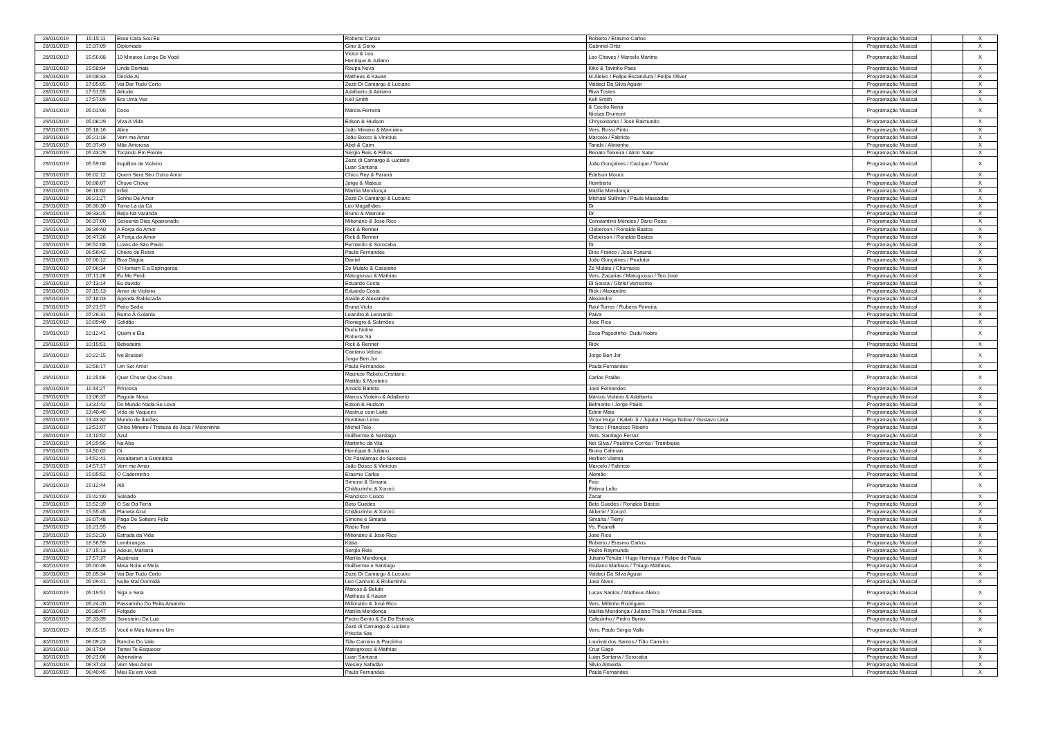| 28/01/2019 | 15:15:11 | Esse Cara Sou Eu | Roberto Carlos | Roberto / Erasmo Carlos | Programação Musical | | X |
| 28/01/2019 | 15:37:09 | Diplomado | Gino & Geno | Gabnriel Ortiz | Programação Musical | | X |
| 28/01/2019 | 15:56:08 | 10 Minutos Longe De Você | Victor & Leo Henrique & Juliano | Leo Chaves / Marcelo Martins | Programação Musical | | X |
| 28/01/2019 | 15:58:04 | Linda Demais | Roupa Nova | Kiko & Tavinho Paes | Programação Musical | | X |
| 28/01/2019 | 16:08:33 | Decide Aí | Matheus & Kauan | M.Aleixo / Felipe Escandura / Felipe Oliver | Programação Musical | | X |
| 28/01/2019 | 17:05:05 | Vai Dar Tudo Certo | Zezé Di Camargo & Luciano | Valdeci Da Silva Aguiar | Programação Musical | | X |
| 28/01/2019 | 17:51:55 | Atitude | Adalberto & Adriano | Riva Tostes | Programação Musical | | X |
| 28/01/2019 | 17:57:09 | Era Uma Vez | Kell Smith | Kell Smith | Programação Musical | | X |
| 29/01/2019 | 05:01:00 | Doce | Márcia Ferreira | & Cecílio Nena Nicéas Drumont | Programação Musical | | X |
| 29/01/2019 | 05:06:29 | Viva A Vida | Edson & Hudson | Chrysostomo / José Raimundo | Programação Musical | | X |
| 29/01/2019 | 05:18:16 | Aline | João Mineiro & Marciano | Vers. Rossi Pinto | Programação Musical | | X |
| 29/01/2019 | 05:21:18 | Vem me Amar | João Bosco & Vinícius | Marcelo / Fabricio | Programação Musical | | X |
| 29/01/2019 | 05:37:49 | Mãe Amorosa | Abel & Caim | Tanabi / Aleixinho | Programação Musical | | X |
| 29/01/2019 | 05:43:29 | Tocando Em Frente | Sérgio Reis & Filhos | Renato Teixeira / Almir Sater | Programação Musical | | X |
| 29/01/2019 | 05:59:08 | Inquilina de Violeiro | Zezé di Camargo & Luciano Luan Santana | João Gonçalves / Cacique / Tomáz | Programação Musical | | X |
| 29/01/2019 | 06:02:12 | Quem Sera Seu Outro Amor | Chico Rey & Paraná | Edelson Moura | Programação Musical | | X |
| 29/01/2019 | 06:06:07 | Chove Chove | Jorge & Mateus | Humberto | Programação Musical | | X |
| 29/01/2019 | 06:18:02 | Infiel | Marília Mendonça | Marilia Mendonça | Programação Musical | | X |
| 29/01/2019 | 06:21:27 | Sonho De Amor | Zezé Di Camargo & Luciano | Michael Sullivan / Paulo Massadas | Programação Musical | | X |
| 29/01/2019 | 06:30:30 | Toma Lá da Cá | Leo Magalhães | Dr | Programação Musical | | X |
| 29/01/2019 | 06:33:25 | Beijo Na Varanda | Bruno & Marrone | Dr | Programação Musical | | X |
| 29/01/2019 | 06:37:00 | Sessenta Dias Apaixonado | Milionário & José Rico | Constantino Mendes / Darci Rossi | Programação Musical | | X |
| 29/01/2019 | 06:39:40 | A Força do Amor | Rick & Renner | Cleberson / Ronaldo Bastos | Programação Musical | | X |
| 29/01/2019 | 06:47:26 | A Força do Amor | Rick & Renner | Cleberson / Ronaldo Bastos | Programação Musical | | X |
| 29/01/2019 | 06:52:08 | Luzes de São Paulo | Fernando & Sorocaba | Dr | Programação Musical | | X |
| 29/01/2019 | 06:56:42 | Cheiro de Relva | Paula Fernandes | Dino Franco / José Fortuna | Programação Musical | | X |
| 29/01/2019 | 07:00:12 | Bica Dágua | Daniel | João Gonçalves / Produtor | Programação Musical | | X |
| 29/01/2019 | 07:06:34 | O Homem E a Espingarda | Zé Mulato & Cassiano | Zé Mulato / Churrasco | Programação Musical | | X |
| 29/01/2019 | 07:11:26 | Eu Me Perdi | Matogrosso & Mathias | Vers. Zacarias / Matogrosso / Teo José | Programação Musical | | X |
| 29/01/2019 | 07:13:14 | Eu duvido | Eduardo Costa | Di Sousa / Gbriel Veríssimo | Programação Musical | | X |
| 29/01/2019 | 07:15:13 | Amor de Violeiro | Eduardo Costa | Rick / Alexandre | Programação Musical | | X |
| 29/01/2019 | 07:18:03 | Agenda Rabiscada | Ataide & Alexandre | Alexandre | Programação Musical | | X |
| 29/01/2019 | 07:21:57 | Peito Sadio | Bruna Viola | Raul Torres / Rubens Ferreira | Programação Musical | | X |
| 29/01/2019 | 07:26:31 | Rumo À Goiania | Leandro & Leonardo | Paiva | Programação Musical | | X |
| 29/01/2019 | 10:09:40 | Solidão | Rionegro & Solimões | José Rico | Programação Musical | | X |
| 29/01/2019 | 10:12:41 | Quem é Ela | Dudu Nobre Roberta Sá | Zeca Pagodinho- Dudu Nobre | Programação Musical | | X |
| 29/01/2019 | 10:15:51 | Bebedeira | Rick & Renner | Rick | Programação Musical | | X |
| 29/01/2019 | 10:22:15 | Ive Brussel | Caetano Veloso Jorge Ben Jor | Jorge Ben Jor | Programação Musical | | X |
| 29/01/2019 | 10:56:17 | Um Ser Amor | Paula Fernandes | Paula Fernandes | Programação Musical | | X |
| 29/01/2019 | 11:25:06 | Quer Chorar Que Chore | Mauricio Rabelo,Cristiano, Mattão & Monteiro | Carlos Praião | Programação Musical | | X |
| 29/01/2019 | 11:44:27 | Princesa | Amado Batista | José Fernandes | Programação Musical | | X |
| 29/01/2019 | 13:06:37 | Pagode Novo | Marcos Violeiro & Adalberto | Marcos Violeiro & Adalberto | Programação Musical | | X |
| 29/01/2019 | 13:31:42 | Do Mundo Nada Se Leva | Edson & Hudson | Belmonte / Jorge Paulo | Programação Musical | | X |
| 29/01/2019 | 13:40:46 | Vida de Vaqueiro | Mastruz com Leite | Edinir Maia | Programação Musical | | X |
| 29/01/2019 | 13:43:32 | Mundo de Ilusões | Gusttavo Lima | Victor Hugo / Kaleb Jr / Jujuba / Hiago Nobre / Gustavo Lima | Programação Musical | | X |
| 29/01/2019 | 13:51:07 | Chico Mineiro / Tristeza do Jeca / Moreninha | Michel Teló | Tonico / Francisco Ribeiro | Programação Musical | | X |
| 29/01/2019 | 14:10:52 | Azul | Guilherme & Santiago | Vers. Santiago Ferraz | Programação Musical | | X |
| 29/01/2019 | 14:29:56 | Na Aba | Martinho da Vila | Nei Silva / Paulinho Corrêa / Trambique | Programação Musical | | X |
| 29/01/2019 | 14:50:02 | Oi | Henrique & Juliano | Bruno Caliman | Programação Musical | | X |
| 29/01/2019 | 14:52:41 | Assaltaram a Gramática | Os Paralamas do Sucesso | Herbert Vianna | Programação Musical | | X |
| 29/01/2019 | 14:57:17 | Vem me Amar | João Bosco & Vinícius | Marcelo / Fabricio | Programação Musical | | X |
| 29/01/2019 | 15:05:52 | O Caderninho | Erasmo Carlos | Alemão | Programação Musical | | X |
| 29/01/2019 | 15:12:44 | Alô | Simone & Simaria Chitãozinho & Xororó | Feio Fátima Leão | Programação Musical | | X |
| 29/01/2019 | 15:42:00 | Soleado | Francisco Cuoco | Zacar | Programação Musical | | X |
| 29/01/2019 | 15:52:39 | O Sal Da Terra | Beto Guedes | Beto Guedes / Ronaldo Bastos | Programação Musical | | X |
| 29/01/2019 | 15:55:45 | Planeta Azul | Chitãozinho & Xororó | Aldemir / Xororó | Programação Musical | | X |
| 29/01/2019 | 16:07:48 | Paga De Solteiro Feliz | Simone e Simaria | Simaria / Tierry | Programação Musical | | X |
| 29/01/2019 | 16:21:55 | Eva | Rádio Taxi | Vs. Ficarélli | Programação Musical | | X |
| 29/01/2019 | 16:52:20 | Estrada da Vida | Milionário & José Rico | José Rico | Programação Musical | | X |
| 29/01/2019 | 16:56:59 | Lembranças | Kátia | Roberto / Erasmo Carlos | Programação Musical | | X |
| 29/01/2019 | 17:15:13 | Adeus, Mariana | Sergio Reis | Pedro Raymundo | Programação Musical | | X |
| 29/01/2019 | 17:57:37 | Ausência | Marília Mendonça | Juliano Tchula / Hugo Henrique / Felipe de Paula | Programação Musical | | X |
| 30/01/2019 | 05:00:46 | Meia Noite e Meia | Guilherme e Santiago | Giuliano Matheus / Thiago Matheus | Programação Musical | | X |
| 30/01/2019 | 05:05:34 | Vai Dar Tudo Certo | Zezé Di Camargo & Luciano | Valdeci Da Silva Aguiar | Programação Musical | | X |
| 30/01/2019 | 05:09:41 | Noite Mal Dormida | Leo Canhoto & Robertinho | José Alves | Programação Musical | | X |
| 30/01/2019 | 05:19:51 | Siga a Seta | Marcos & Belutti Matheus & Kauan | Lucas Santos / Matheus Aleixo | Programação Musical | | X |
| 30/01/2019 | 05:24:20 | Passarinho Do Peito Amarelo | Milionário & José Rico | Vers. Miltinho Rodrigues | Programação Musical | | X |
| 30/01/2019 | 05:30:47 | Folgado | Marília Mendonça | Marilia Mendonça / Juliano Thula / Vinicius Poeta | Programação Musical | | X |
| 30/01/2019 | 05:33:39 | Seresteiro Da Lua | Pedro Bento & Zé Da Estrada | Cafezinho / Pedro Bento | Programação Musical | | X |
| 30/01/2019 | 06:05:15 | Você é Meu Número Um | Zezé di Camargo & Luciano Priscila Sas | Vers. Paulo Sergio Valle | Programação Musical | | X |
| 30/01/2019 | 06:09:23 | Rancho Do Vale | Tião Carreiro & Pardinho | Lourival dos Santos / Tião Carreiro | Programação Musical | | X |
| 30/01/2019 | 06:17:04 | Tentei Te Esquecer | Matogrosso & Mathias | Cruz Gago | Programação Musical | | X |
| 30/01/2019 | 06:21:06 | Adrenalina | Luan Santana | Luan Santana / Sorocaba | Programação Musical | | X |
| 30/01/2019 | 06:37:43 | Vem Meu Amor | Wesley Safadão | Silvio Almeida | Programação Musical | | X |
| 30/01/2019 | 06:40:45 | Meu Eu em Você | Paula Fernandes | Paula Fernandes | Programação Musical | | X |